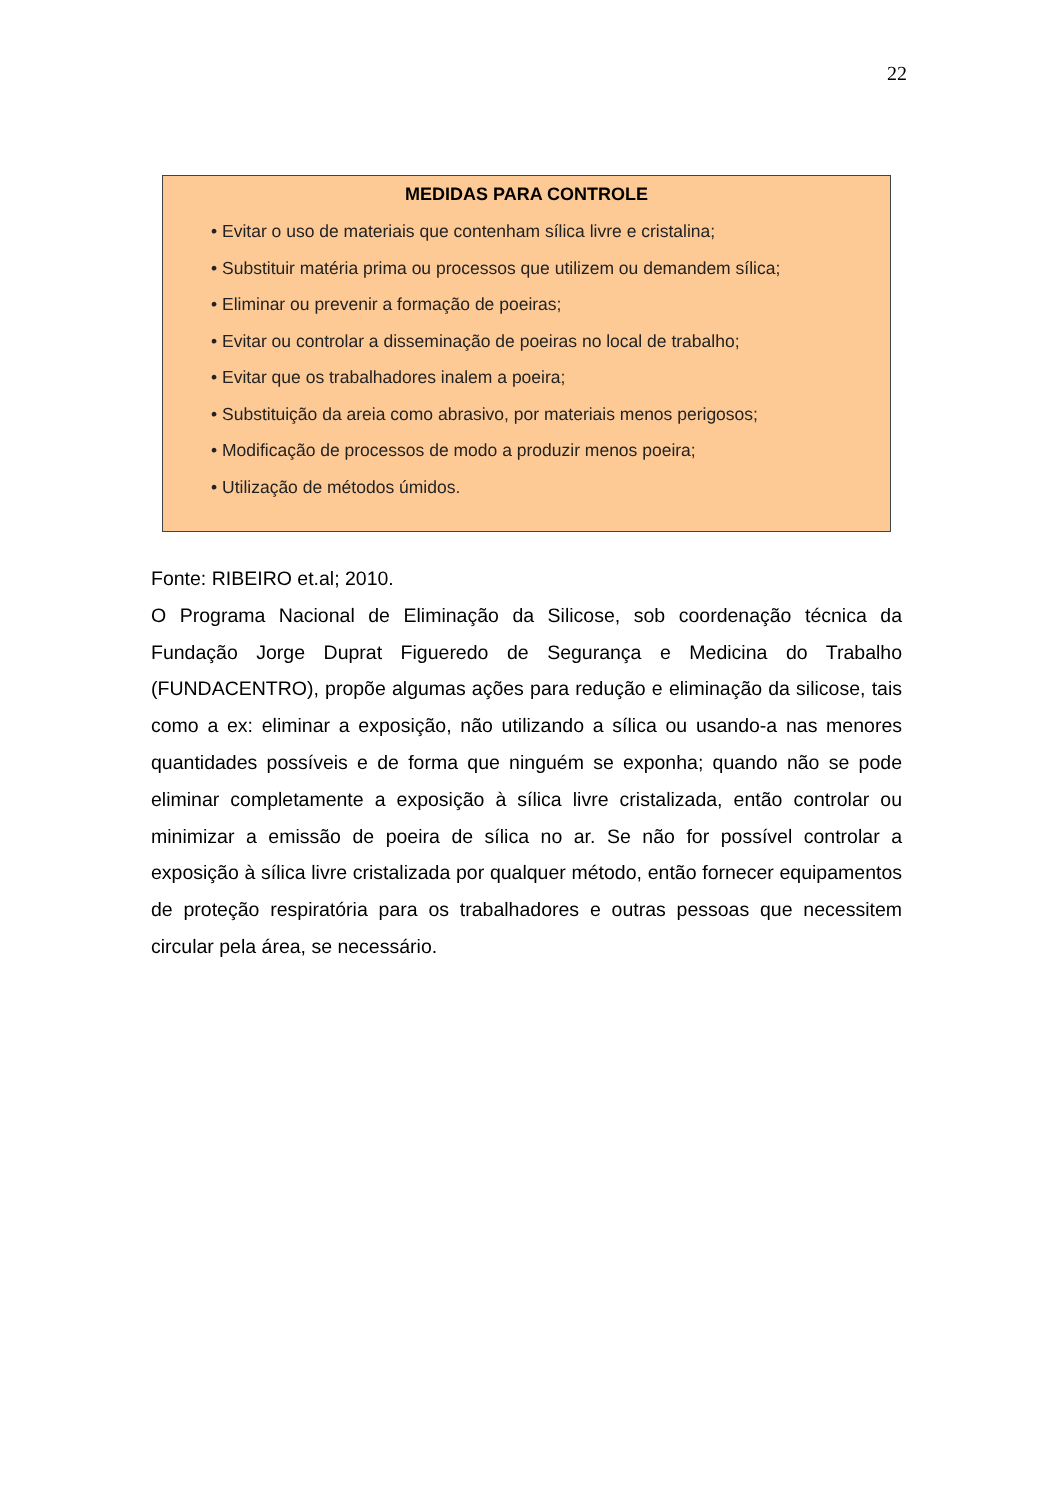22
MEDIDAS PARA CONTROLE
• Evitar o uso de materiais que contenham sílica livre e cristalina;
• Substituir matéria prima ou processos que utilizem ou demandem sílica;
• Eliminar ou prevenir a formação de poeiras;
• Evitar ou controlar a disseminação de poeiras no local de trabalho;
• Evitar que os trabalhadores inalem a poeira;
• Substituição da areia como abrasivo, por materiais menos perigosos;
• Modificação de processos de modo a produzir menos poeira;
• Utilização de métodos úmidos.
Fonte: RIBEIRO et.al; 2010.
O Programa Nacional de Eliminação da Silicose, sob coordenação técnica da Fundação Jorge Duprat Figueredo de Segurança e Medicina do Trabalho (FUNDACENTRO), propõe algumas ações para redução e eliminação da silicose, tais como a ex: eliminar a exposição, não utilizando a sílica ou usando-a nas menores quantidades possíveis e de forma que ninguém se exponha; quando não se pode eliminar completamente a exposição à sílica livre cristalizada, então controlar ou minimizar a emissão de poeira de sílica no ar. Se não for possível controlar a exposição à sílica livre cristalizada por qualquer método, então fornecer equipamentos de proteção respiratória para os trabalhadores e outras pessoas que necessitem circular pela área, se necessário.